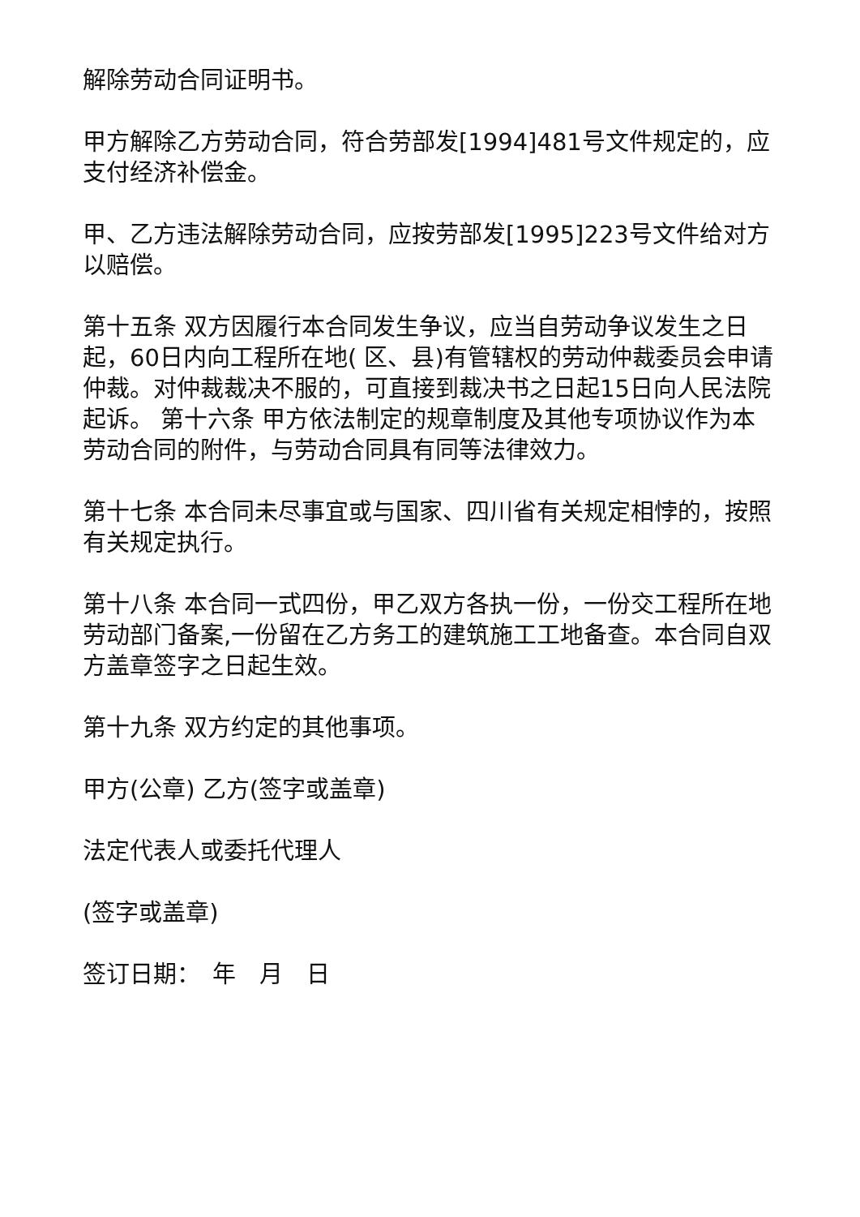解除劳动合同证明书。
甲方解除乙方劳动合同，符合劳部发[1994]481号文件规定的，应支付经济补偿金。
甲、乙方违法解除劳动合同，应按劳部发[1995]223号文件给对方以赔偿。
第十五条 双方因履行本合同发生争议，应当自劳动争议发生之日起，60日内向工程所在地( 区、县)有管辖权的劳动仲裁委员会申请仲裁。对仲裁裁决不服的，可直接到裁决书之日起15日向人民法院起诉。 第十六条 甲方依法制定的规章制度及其他专项协议作为本劳动合同的附件，与劳动合同具有同等法律效力。
第十七条 本合同未尽事宜或与国家、四川省有关规定相悖的，按照有关规定执行。
第十八条 本合同一式四份，甲乙双方各执一份，一份交工程所在地劳动部门备案,一份留在乙方务工的建筑施工工地备查。本合同自双方盖章签字之日起生效。
第十九条 双方约定的其他事项。
甲方(公章) 乙方(签字或盖章)
法定代表人或委托代理人
(签字或盖章)
签订日期：　年　月　日